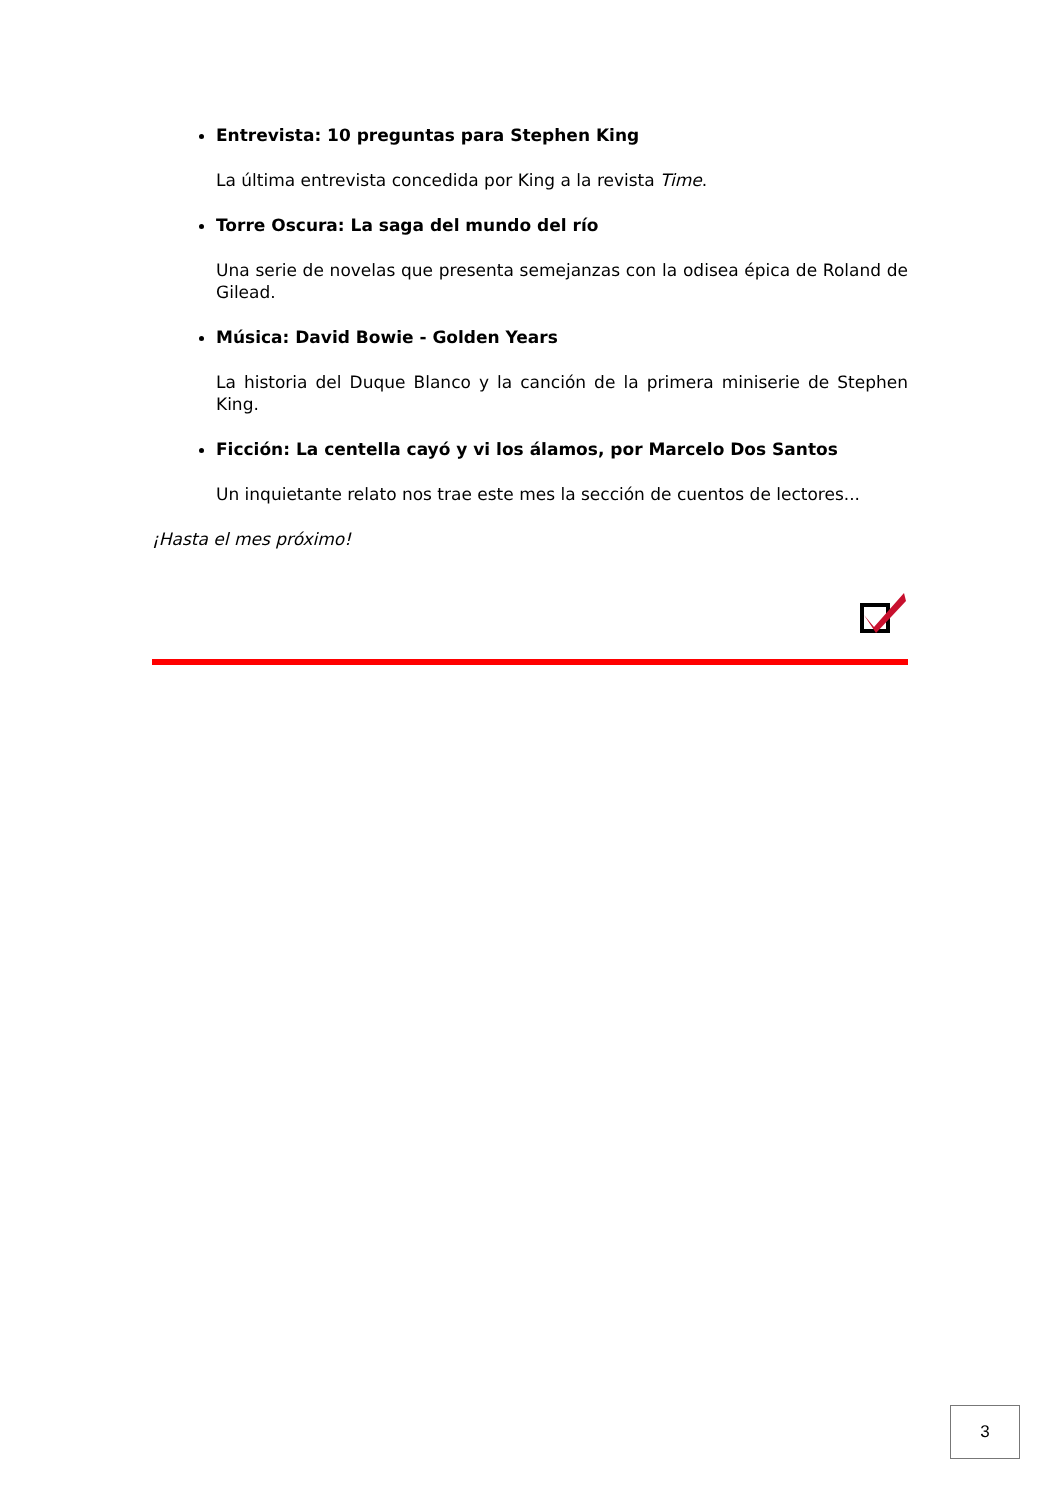Entrevista: 10 preguntas para Stephen King
La última entrevista concedida por King a la revista Time.
Torre Oscura: La saga del mundo del río
Una serie de novelas que presenta semejanzas con la odisea épica de Roland de Gilead.
Música: David Bowie - Golden Years
La historia del Duque Blanco y la canción de la primera miniserie de Stephen King.
Ficción: La centella cayó y vi los álamos, por Marcelo Dos Santos
Un inquietante relato nos trae este mes la sección de cuentos de lectores...
¡Hasta el mes próximo!
3